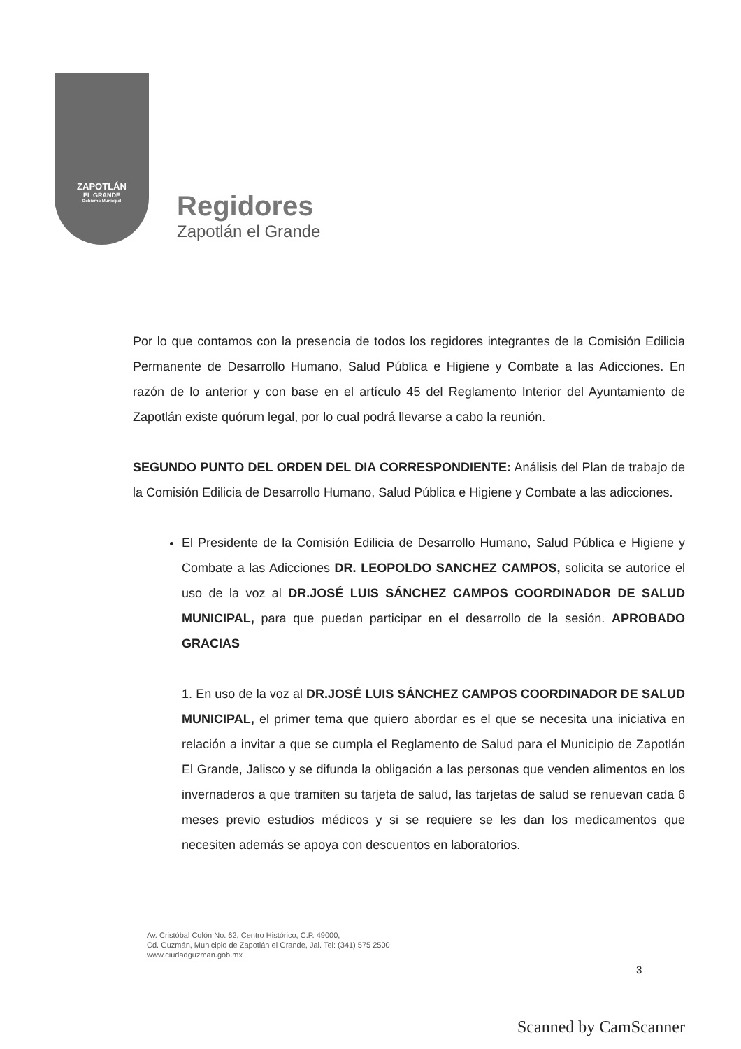ZAPOTLÁN
EL GRANDE
Gobierno Municipal
Regidores
Zapotlán el Grande
Por lo que contamos con la presencia de todos los regidores integrantes de la Comisión Edilicia Permanente de Desarrollo Humano, Salud Pública e Higiene y Combate a las Adicciones. En razón de lo anterior y con base en el artículo 45 del Reglamento Interior del Ayuntamiento de Zapotlán existe quórum legal, por lo cual podrá llevarse a cabo la reunión.
SEGUNDO PUNTO DEL ORDEN DEL DIA CORRESPONDIENTE: Análisis del Plan de trabajo de la Comisión Edilicia de Desarrollo Humano, Salud Pública e Higiene y Combate a las adicciones.
El Presidente de la Comisión Edilicia de Desarrollo Humano, Salud Pública e Higiene y Combate a las Adicciones DR. LEOPOLDO SANCHEZ CAMPOS, solicita se autorice el uso de la voz al DR.JOSÉ LUIS SÁNCHEZ CAMPOS COORDINADOR DE SALUD MUNICIPAL, para que puedan participar en el desarrollo de la sesión. APROBADO GRACIAS
1. En uso de la voz al DR.JOSÉ LUIS SÁNCHEZ CAMPOS COORDINADOR DE SALUD MUNICIPAL, el primer tema que quiero abordar es el que se necesita una iniciativa en relación a invitar a que se cumpla el Reglamento de Salud para el Municipio de Zapotlán El Grande, Jalisco y se difunda la obligación a las personas que venden alimentos en los invernaderos a que tramiten su tarjeta de salud, las tarjetas de salud se renuevan cada 6 meses previo estudios médicos y si se requiere se les dan los medicamentos que necesiten además se apoya con descuentos en laboratorios.
Av. Cristóbal Colón No. 62, Centro Histórico, C.P. 49000,
Cd. Guzmán, Municipio de Zapotlán el Grande, Jal. Tel: (341) 575 2500
www.ciudadguzman.gob.mx
3
Scanned by CamScanner